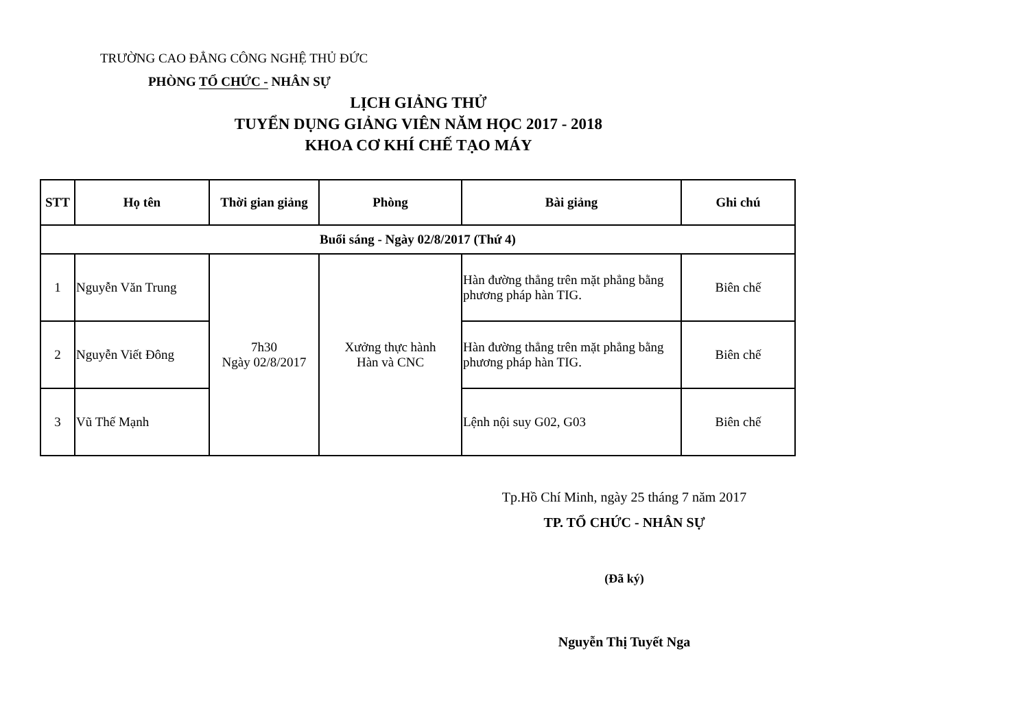TRƯỜNG CAO ĐẲNG CÔNG NGHỆ THỦ ĐỨC
PHÒNG TỔ CHỨC - NHÂN SỰ
LỊCH GIẢNG THỬ
TUYỂN DỤNG GIẢNG VIÊN NĂM HỌC 2017 - 2018
KHOA CƠ KHÍ CHẾ TẠO MÁY
| STT | Họ tên | Thời gian giảng | Phòng | Bài giảng | Ghi chú |
| --- | --- | --- | --- | --- | --- |
| Buổi sáng - Ngày 02/8/2017 (Thứ 4) | | | | | |
| 1 | Nguyễn Văn Trung | 7h30 Ngày 02/8/2017 | Xưởng thực hành Hàn và CNC | Hàn đường thẳng trên mặt phẳng bằng phương pháp hàn TIG. | Biên chế |
| 2 | Nguyễn Viết Đông | | | Hàn đường thẳng trên mặt phẳng bằng phương pháp hàn TIG. | Biên chế |
| 3 | Vũ Thế Mạnh | | | Lệnh nội suy G02, G03 | Biên chế |
Tp.Hồ Chí Minh, ngày 25 tháng 7 năm 2017
TP. TỔ CHỨC - NHÂN SỰ
(Đã ký)
Nguyễn Thị Tuyết Nga